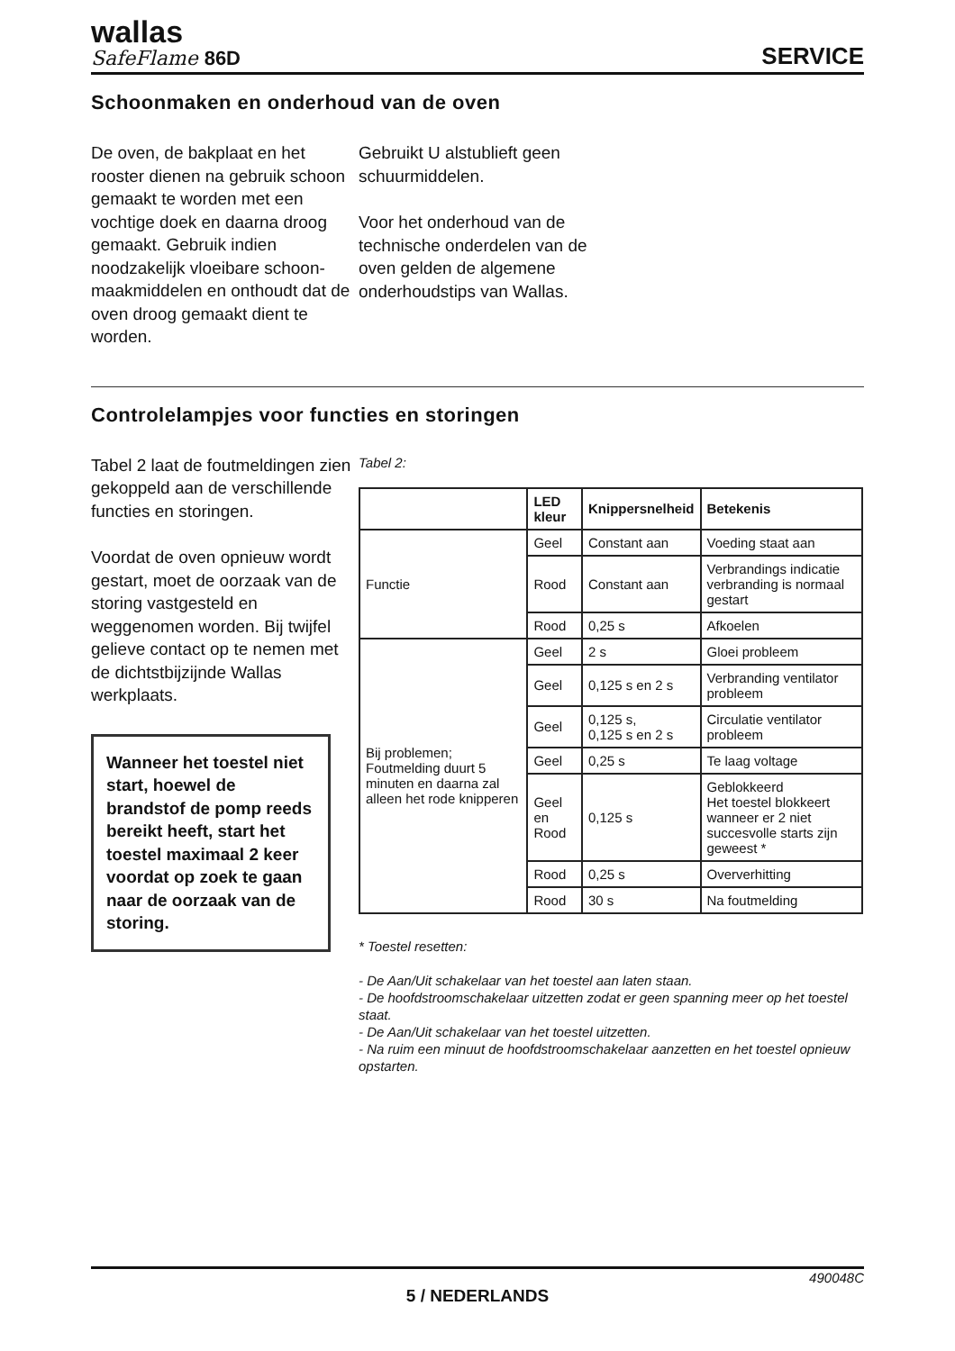wallas
SafeFlame 86D
SERVICE
Schoonmaken en onderhoud van de oven
De oven, de bakplaat en het rooster dienen na gebruik schoon gemaakt te worden met een vochtige doek en daarna droog gemaakt. Gebruik indien noodzakelijk vloeibare schoon-maakmiddelen en onthoudt dat de oven droog gemaakt dient te worden.
Gebruikt U alstublieft geen schuurmiddelen.
Voor het onderhoud van de technische onderdelen van de oven gelden de algemene onderhoudstips van Wallas.
Controlelampjes voor functies en storingen
Tabel 2 laat de foutmeldingen zien gekoppeld aan de verschillende functies en storingen.
Voordat de oven opnieuw wordt gestart, moet de oorzaak van de storing vastgesteld en weggenomen worden. Bij twijfel gelieve contact op te nemen met de dichtstbijzijnde Wallas werkplaats.
Wanneer het toestel niet start, hoewel de brandstof de pomp reeds bereikt heeft, start het toestel maximaal 2 keer voordat op zoek te gaan naar de oorzaak van de storing.
Tabel 2:
| | LED kleur | Knippersnelheid | Betekenis |
| --- | --- | --- | --- |
| Functie | Geel | Constant aan | Voeding staat aan |
| | Rood | Constant aan | Verbrandings indicatie verbranding is normaal gestart |
| | Rood | 0,25 s | Afkoelen |
| Bij problemen; Foutmelding duurt 5 minuten en daarna zal alleen het rode knipperen | Geel | 2 s | Gloei probleem |
| | Geel | 0,125 s en 2 s | Verbranding ventilator probleem |
| | Geel | 0,125 s, 0,125 s en 2 s | Circulatie ventilator probleem |
| | Geel | 0,25 s | Te laag voltage |
| | Geel en Rood | 0,125 s | Geblokkeerd Het toestel blokkeert wanneer er 2 niet succesvolle starts zijn geweest * |
| | Rood | 0,25 s | Oververhitting |
| | Rood | 30 s | Na foutmelding |
* Toestel resetten:
- De Aan/Uit schakelaar van het toestel aan laten staan.
- De hoofdstroomschakelaar uitzetten zodat er geen spanning meer op het toestel staat.
- De Aan/Uit schakelaar van het toestel uitzetten.
- Na ruim een minuut de hoofdstroomschakelaar aanzetten en het toestel opnieuw opstarten.
490048C
5 / NEDERLANDS